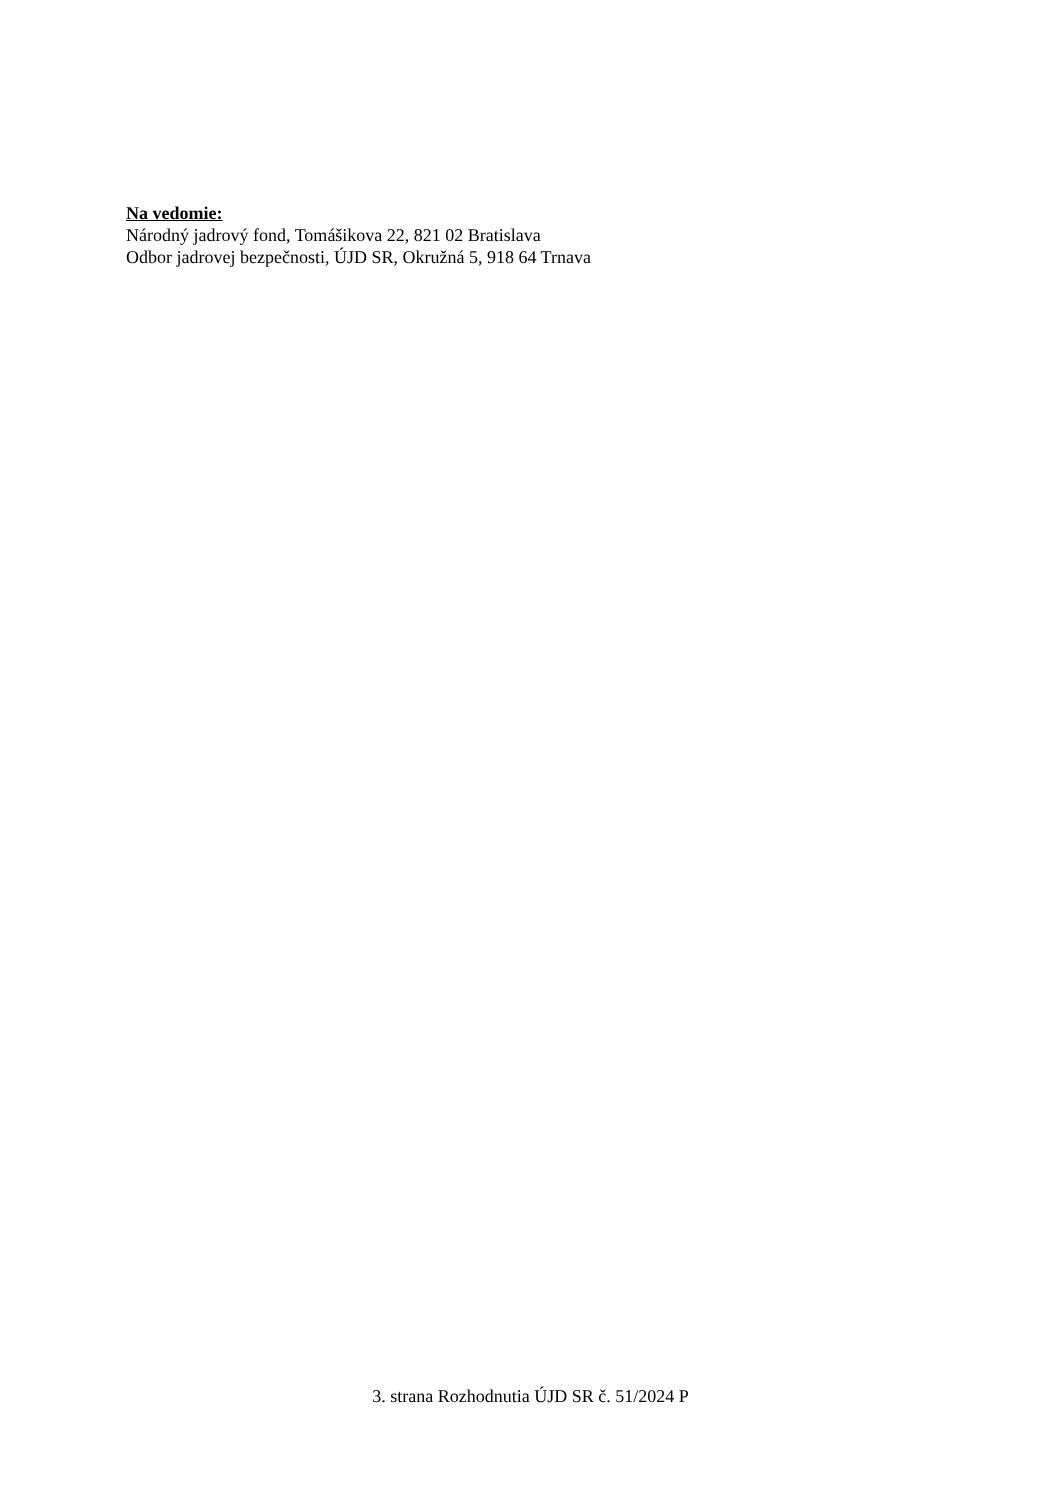Na vedomie:
Národný jadrový fond, Tomášikova 22, 821 02 Bratislava
Odbor jadrovej bezpečnosti, ÚJD SR, Okružná 5, 918 64 Trnava
3. strana Rozhodnutia ÚJD SR č. 51/2024 P